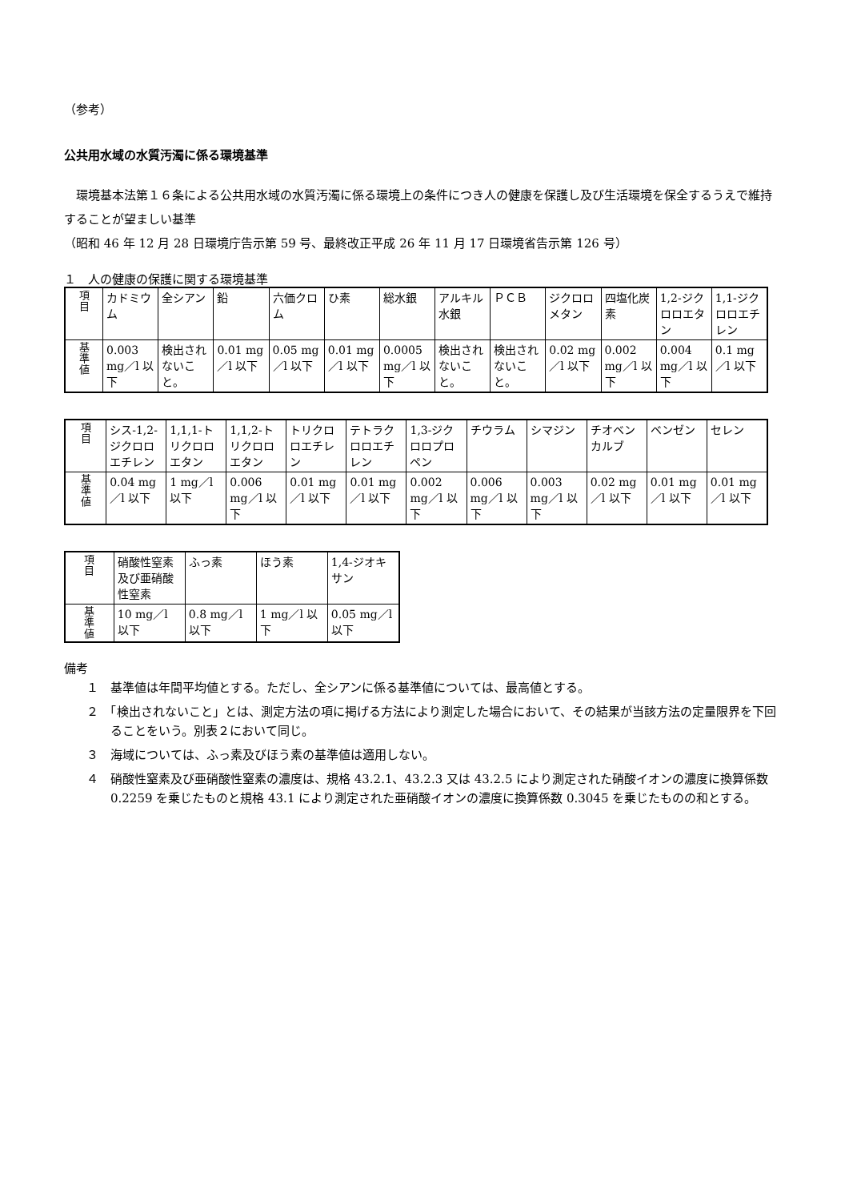（参考）
公共用水域の水質汚濁に係る環境基準
　環境基本法第１６条による公共用水域の水質汚濁に係る環境上の条件につき人の健康を保護し及び生活環境を保全するうえで維持することが望ましい基準
（昭和 46 年 12 月 28 日環境庁告示第 59 号、最終改正平成 26 年 11 月 17 日環境省告示第 126 号）
１　人の健康の保護に関する環境基準
| 項 目 | カドミウム | 全シアン | 鉛 | 六価クロム | ひ素 | 総水銀 | アルキル水銀 | ＰＣＢ | ジクロロメタン | 四塩化炭素 | 1,2-ジクロロエタン | 1,1-ジクロロエチレン |
| 基 準 値 | 0.003 mg／l 以下 | 検出されないこと。 | 0.01 mg／l 以下 | 0.05 mg／l 以下 | 0.01 mg／l 以下 | 0.0005 mg／l 以下 | 検出されないこと。 | 検出されないこと。 | 0.02 mg／l 以下 | 0.002 mg／l 以下 | 0.004 mg／l 以下 | 0.1 mg／l 以下 |
| 項 目 | シス-1,2-ジクロロエチレン | 1,1,1-トリクロロエタン | 1,1,2-トリクロロエタン | トリクロロエチレン | テトラクロロエチレン | 1,3-ジクロロプロペン | チウラム | シマジン | チオベンカルブ | ベンゼン | セレン |
| 基 準 値 | 0.04 mg／l 以下 | 1 mg／l 以下 | 0.006 mg／l 以下 | 0.01 mg／l 以下 | 0.01 mg／l 以下 | 0.002 mg／l 以下 | 0.006 mg／l 以下 | 0.003 mg／l 以下 | 0.02 mg／l 以下 | 0.01 mg／l 以下 | 0.01 mg／l 以下 |
| 項 目 | 硝酸性窒素及び亜硝酸性窒素 | ふっ素 | ほう素 | 1,4-ジオキサン |
| 基 準 値 | 10 mg／l 以下 | 0.8 mg／l 以下 | 1 mg／l 以下 | 0.05 mg／l 以下 |
備考
１　基準値は年間平均値とする。ただし、全シアンに係る基準値については、最高値とする。
２　「検出されないこと」とは、測定方法の項に掲げる方法により測定した場合において、その結果が当該方法の定量限界を下回ることをいう。別表２において同じ。
３　海域については、ふっ素及びほう素の基準値は適用しない。
４　硝酸性窒素及び亜硝酸性窒素の濃度は、規格 43.2.1、43.2.3 又は 43.2.5 により測定された硝酸イオンの濃度に換算係数 0.2259 を乗じたものと規格 43.1 により測定された亜硝酸イオンの濃度に換算係数 0.3045 を乗じたものの和とする。